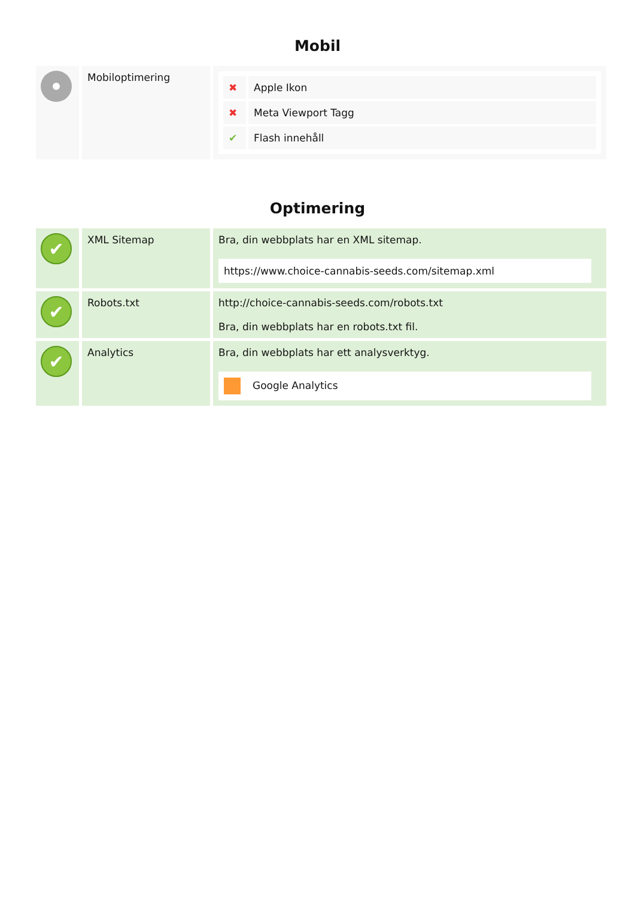Mobil
| | Mobiloptimering | / ✖ / Apple Ikon / / ✖ / Meta Viewport Tagg / / ✔ / Flash innehåll / |
Optimering
| ✔ | XML Sitemap | Bra, din webbplats har en XML sitemap. https://www.choice-cannabis-seeds.com/sitemap.xml |
| ✔ | Robots.txt | http://choice-cannabis-seeds.com/robots.txt Bra, din webbplats har en robots.txt fil. |
| ✔ | Analytics | Bra, din webbplats har ett analysverktyg. Google Analytics |